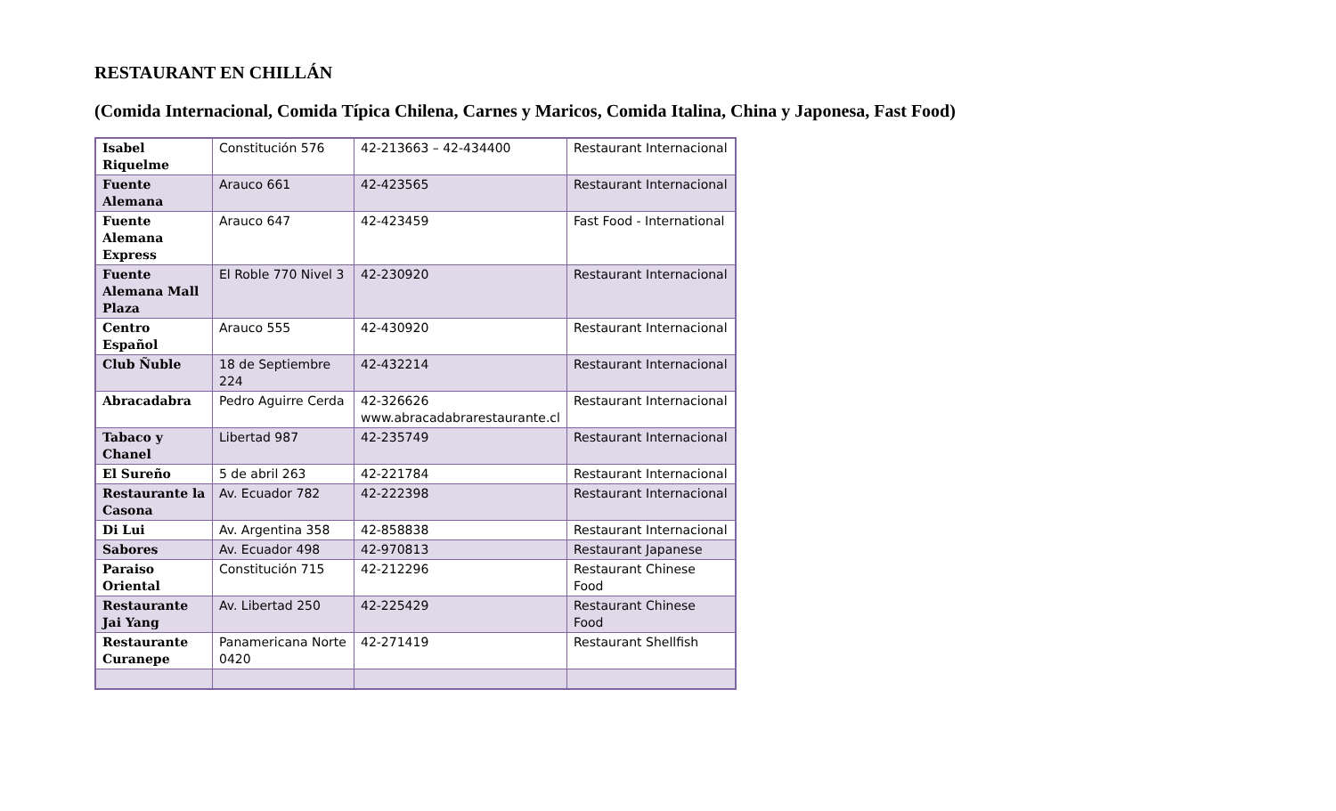RESTAURANT EN CHILLÁN
(Comida Internacional, Comida Típica Chilena, Carnes y Maricos, Comida Italina, China y Japonesa, Fast Food)
| Isabel Riquelme | Constitución 576 | 42-213663 – 42-434400 | Restaurant Internacional |
| Fuente Alemana | Arauco 661 | 42-423565 | Restaurant Internacional |
| Fuente Alemana Express | Arauco 647 | 42-423459 | Fast Food - International |
| Fuente Alemana Mall Plaza | El Roble 770 Nivel 3 | 42-230920 | Restaurant Internacional |
| Centro Español | Arauco 555 | 42-430920 | Restaurant Internacional |
| Club Ñuble | 18 de Septiembre 224 | 42-432214 | Restaurant Internacional |
| Abracadabra | Pedro Aguirre Cerda | 42-326626 www.abracadabrarestaurante.cl | Restaurant Internacional |
| Tabaco y Chanel | Libertad 987 | 42-235749 | Restaurant Internacional |
| El Sureño | 5 de abril 263 | 42-221784 | Restaurant Internacional |
| Restaurante la Casona | Av. Ecuador 782 | 42-222398 | Restaurant Internacional |
| Di Lui | Av. Argentina 358 | 42-858838 | Restaurant Internacional |
| Sabores | Av. Ecuador 498 | 42-970813 | Restaurant Japanese |
| Paraiso Oriental | Constitución 715 | 42-212296 | Restaurant Chinese Food |
| Restaurante Jai Yang | Av. Libertad 250 | 42-225429 | Restaurant Chinese Food |
| Restaurante Curanepe | Panamericana Norte 0420 | 42-271419 | Restaurant Shellfish |